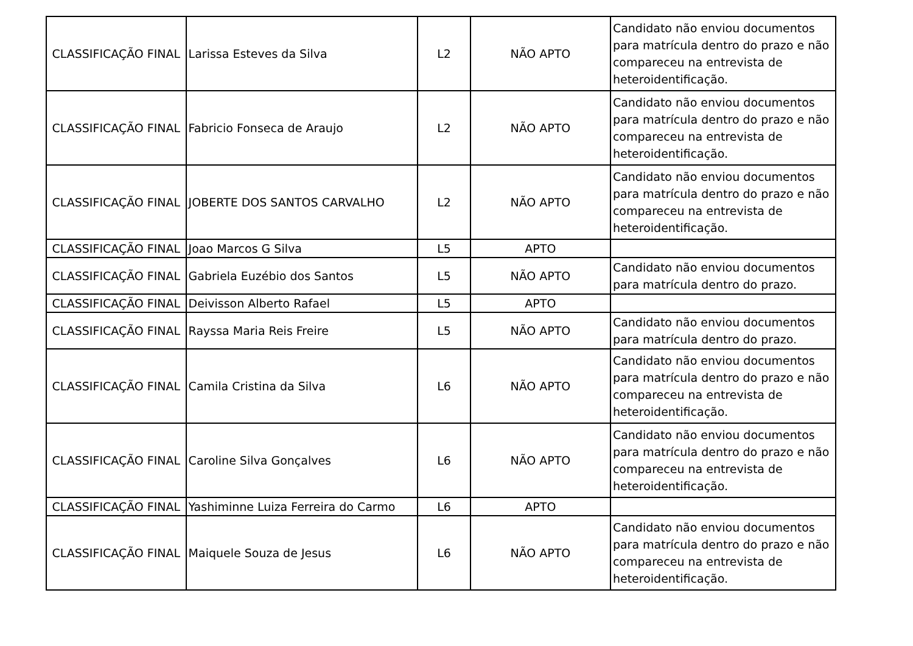| CLASSIFICAÇÃO FINAL | Larissa Esteves da Silva | L2 | NÃO APTO | Candidato não enviou documentos para matrícula dentro do prazo e não compareceu na entrevista de heteroidentificação. |
| CLASSIFICAÇÃO FINAL | Fabricio Fonseca de Araujo | L2 | NÃO APTO | Candidato não enviou documentos para matrícula dentro do prazo e não compareceu na entrevista de heteroidentificação. |
| CLASSIFICAÇÃO FINAL | JOBERTE DOS SANTOS CARVALHO | L2 | NÃO APTO | Candidato não enviou documentos para matrícula dentro do prazo e não compareceu na entrevista de heteroidentificação. |
| CLASSIFICAÇÃO FINAL | Joao Marcos G Silva | L5 | APTO | |
| CLASSIFICAÇÃO FINAL | Gabriela Euzébio dos Santos | L5 | NÃO APTO | Candidato não enviou documentos para matrícula dentro do prazo. |
| CLASSIFICAÇÃO FINAL | Deivisson Alberto Rafael | L5 | APTO | |
| CLASSIFICAÇÃO FINAL | Rayssa Maria Reis Freire | L5 | NÃO APTO | Candidato não enviou documentos para matrícula dentro do prazo. |
| CLASSIFICAÇÃO FINAL | Camila Cristina da Silva | L6 | NÃO APTO | Candidato não enviou documentos para matrícula dentro do prazo e não compareceu na entrevista de heteroidentificação. |
| CLASSIFICAÇÃO FINAL | Caroline Silva Gonçalves | L6 | NÃO APTO | Candidato não enviou documentos para matrícula dentro do prazo e não compareceu na entrevista de heteroidentificação. |
| CLASSIFICAÇÃO FINAL | Yashiminne Luiza Ferreira do Carmo | L6 | APTO | |
| CLASSIFICAÇÃO FINAL | Maiquele Souza de Jesus | L6 | NÃO APTO | Candidato não enviou documentos para matrícula dentro do prazo e não compareceu na entrevista de heteroidentificação. |